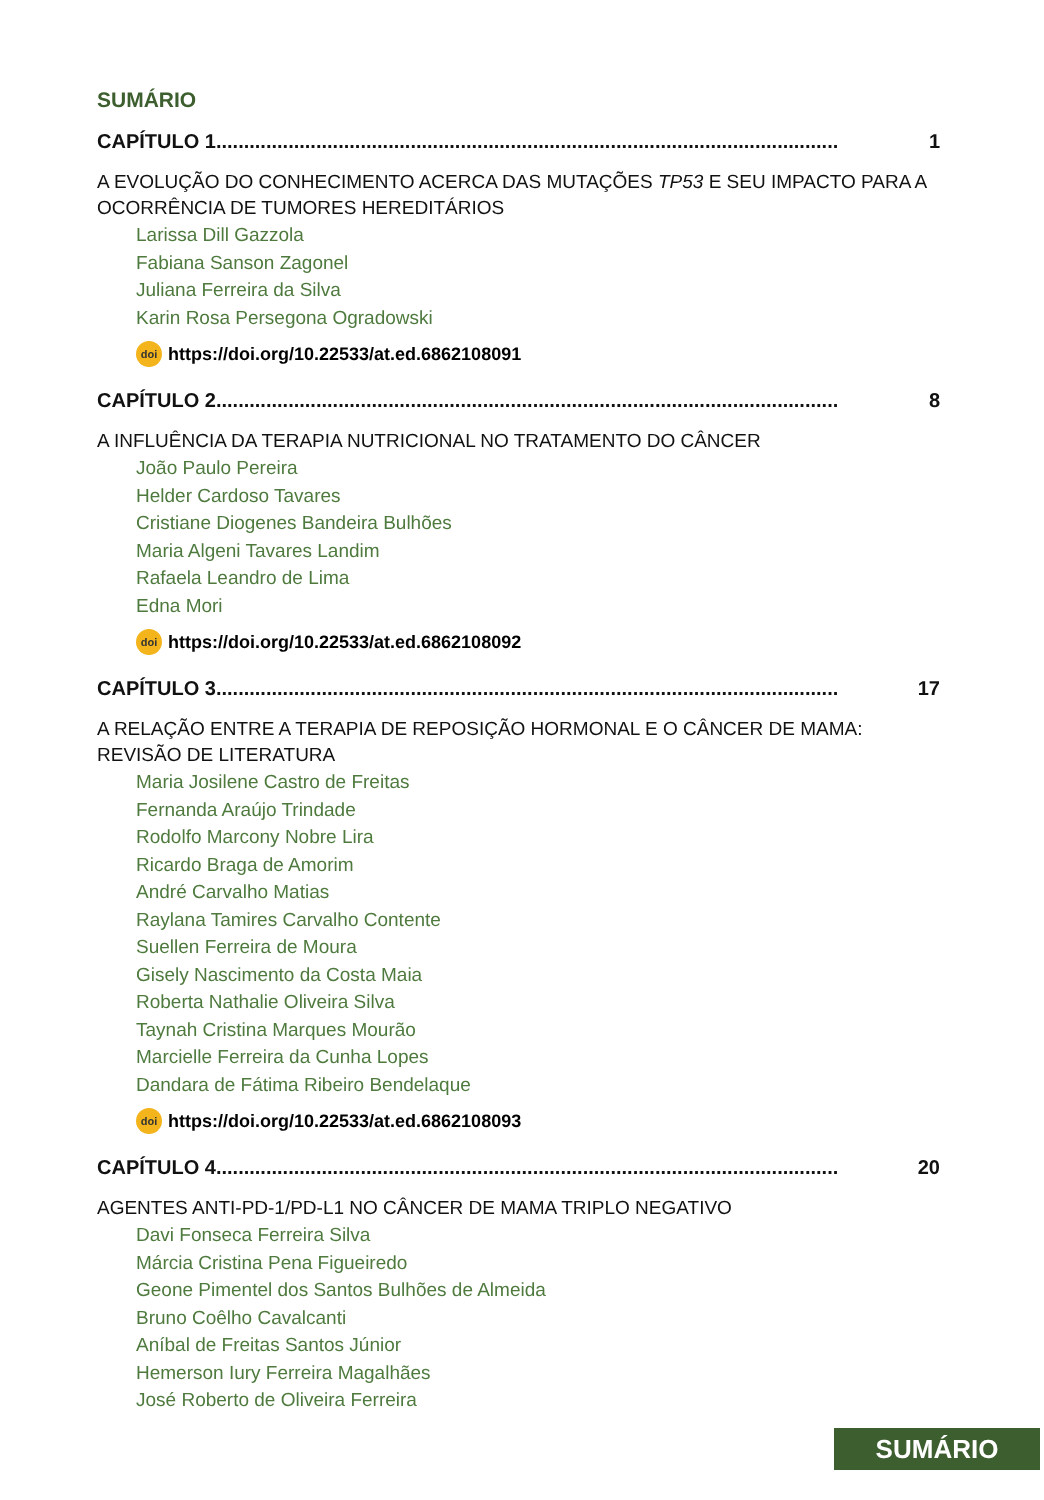SUMÁRIO
CAPÍTULO 1................................................................................................................ 1
A EVOLUÇÃO DO CONHECIMENTO ACERCA DAS MUTAÇÕES TP53 E SEU IMPACTO PARA A OCORRÊNCIA DE TUMORES HEREDITÁRIOS
Larissa Dill Gazzola
Fabiana Sanson Zagonel
Juliana Ferreira da Silva
Karin Rosa Persegona Ogradowski
doi https://doi.org/10.22533/at.ed.6862108091
CAPÍTULO 2................................................................................................................ 8
A INFLUÊNCIA DA TERAPIA NUTRICIONAL NO TRATAMENTO DO CÂNCER
João Paulo Pereira
Helder Cardoso Tavares
Cristiane Diogenes Bandeira Bulhões
Maria Algeni Tavares Landim
Rafaela Leandro de Lima
Edna Mori
doi https://doi.org/10.22533/at.ed.6862108092
CAPÍTULO 3................................................................................................................ 17
A RELAÇÃO ENTRE A TERAPIA DE REPOSIÇÃO HORMONAL E O CÂNCER DE MAMA: REVISÃO DE LITERATURA
Maria Josilene Castro de Freitas
Fernanda Araújo Trindade
Rodolfo Marcony Nobre Lira
Ricardo Braga de Amorim
André Carvalho Matias
Raylana Tamires Carvalho Contente
Suellen Ferreira de Moura
Gisely Nascimento da Costa Maia
Roberta Nathalie Oliveira Silva
Taynah Cristina Marques Mourão
Marcielle Ferreira da Cunha Lopes
Dandara de Fátima Ribeiro Bendelaque
doi https://doi.org/10.22533/at.ed.6862108093
CAPÍTULO 4................................................................................................................ 20
AGENTES ANTI-PD-1/PD-L1 NO CÂNCER DE MAMA TRIPLO NEGATIVO
Davi Fonseca Ferreira Silva
Márcia Cristina Pena Figueiredo
Geone Pimentel dos Santos Bulhões de Almeida
Bruno Coêlho Cavalcanti
Aníbal de Freitas Santos Júnior
Hemerson Iury Ferreira Magalhães
José Roberto de Oliveira Ferreira
SUMÁRIO